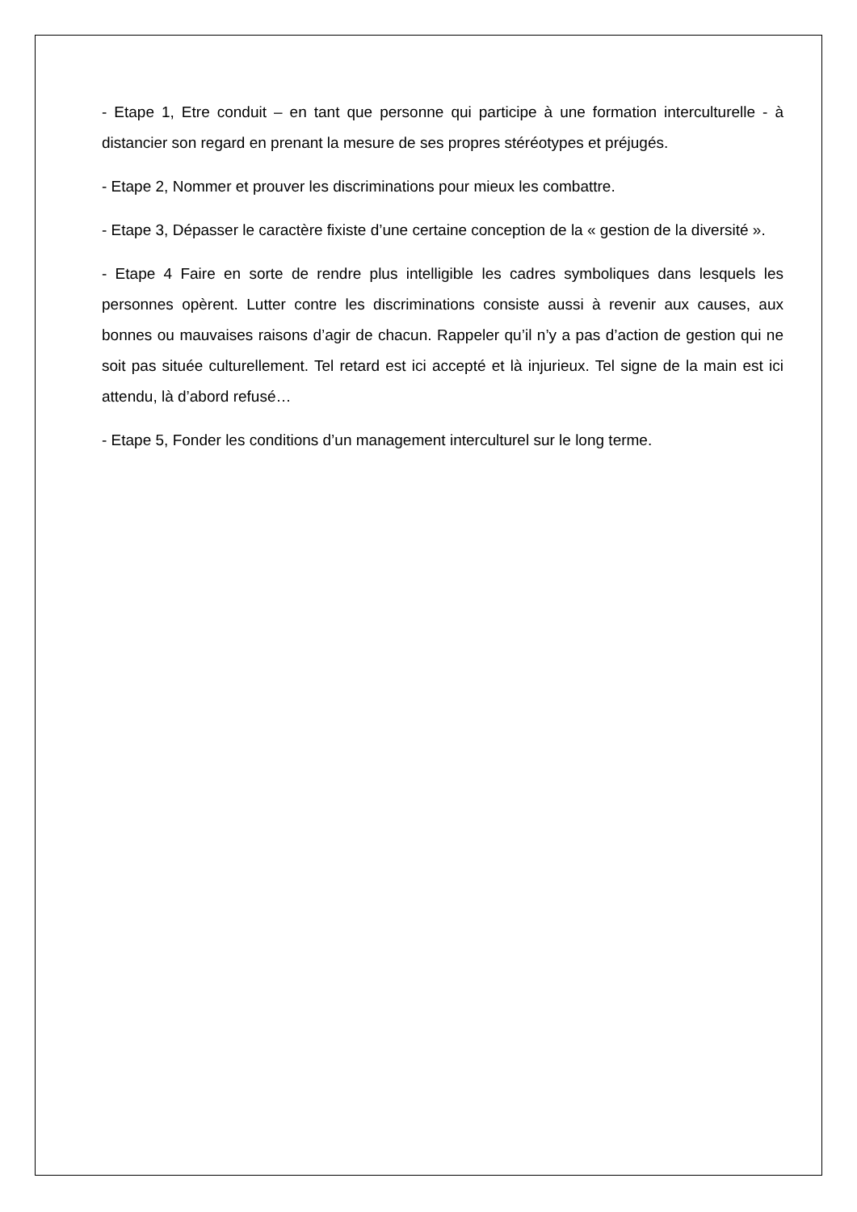- Etape 1, Etre conduit – en tant que personne qui participe à une formation interculturelle - à distancier son regard en prenant la mesure de ses propres stéréotypes et préjugés.
- Etape 2, Nommer et prouver les discriminations pour mieux les combattre.
- Etape 3, Dépasser le caractère fixiste d’une certaine conception de la « gestion de la diversité ».
- Etape 4 Faire en sorte de rendre plus intelligible les cadres symboliques dans lesquels les personnes opèrent. Lutter contre les discriminations consiste aussi à revenir aux causes, aux bonnes ou mauvaises raisons d’agir de chacun. Rappeler qu’il n’y a pas d’action de gestion qui ne soit pas située culturellement. Tel retard est ici accepté et là injurieux. Tel signe de la main est ici attendu, là d’abord refusé…
- Etape 5, Fonder les conditions d’un management interculturel sur le long terme.